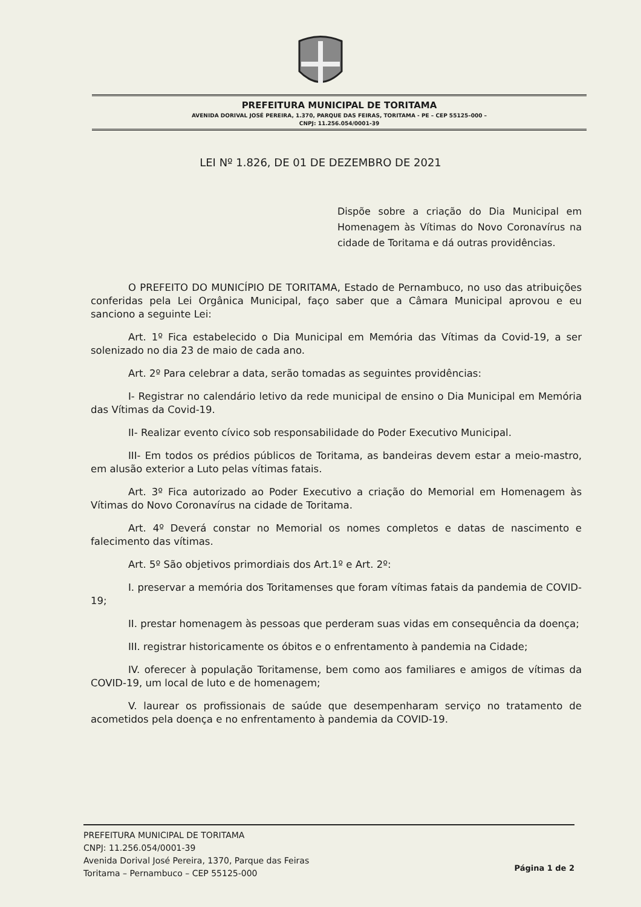PREFEITURA MUNICIPAL DE TORITAMA
AVENIDA DORIVAL JOSÉ PEREIRA, 1.370, PARQUE DAS FEIRAS, TORITAMA - PE – CEP 55125–000 –
CNPJ: 11.256.054/0001-39
LEI Nº 1.826, DE 01 DE DEZEMBRO DE 2021
Dispõe sobre a criação do Dia Municipal em Homenagem às Vítimas do Novo Coronavírus na cidade de Toritama e dá outras providências.
O PREFEITO DO MUNICÍPIO DE TORITAMA, Estado de Pernambuco, no uso das atribuições conferidas pela Lei Orgânica Municipal, faço saber que a Câmara Municipal aprovou e eu sanciono a seguinte Lei:
Art. 1º Fica estabelecido o Dia Municipal em Memória das Vítimas da Covid-19, a ser solenizado no dia 23 de maio de cada ano.
Art. 2º Para celebrar a data, serão tomadas as seguintes providências:
I- Registrar no calendário letivo da rede municipal de ensino o Dia Municipal em Memória das Vítimas da Covid-19.
II- Realizar evento cívico sob responsabilidade do Poder Executivo Municipal.
III- Em todos os prédios públicos de Toritama, as bandeiras devem estar a meio-mastro, em alusão exterior a Luto pelas vítimas fatais.
Art. 3º Fica autorizado ao Poder Executivo a criação do Memorial em Homenagem às Vítimas do Novo Coronavírus na cidade de Toritama.
Art. 4º Deverá constar no Memorial os nomes completos e datas de nascimento e falecimento das vítimas.
Art. 5º São objetivos primordiais dos Art.1º e Art. 2º:
I. preservar a memória dos Toritamenses que foram vítimas fatais da pandemia de COVID-19;
II. prestar homenagem às pessoas que perderam suas vidas em consequência da doença;
III. registrar historicamente os óbitos e o enfrentamento à pandemia na Cidade;
IV. oferecer à população Toritamense, bem como aos familiares e amigos de vítimas da COVID-19, um local de luto e de homenagem;
V. laurear os profissionais de saúde que desempenharam serviço no tratamento de acometidos pela doença e no enfrentamento à pandemia da COVID-19.
PREFEITURA MUNICIPAL DE TORITAMA
CNPJ: 11.256.054/0001-39
Avenida Dorival José Pereira, 1370, Parque das Feiras
Toritama – Pernambuco – CEP 55125-000
Página 1 de 2